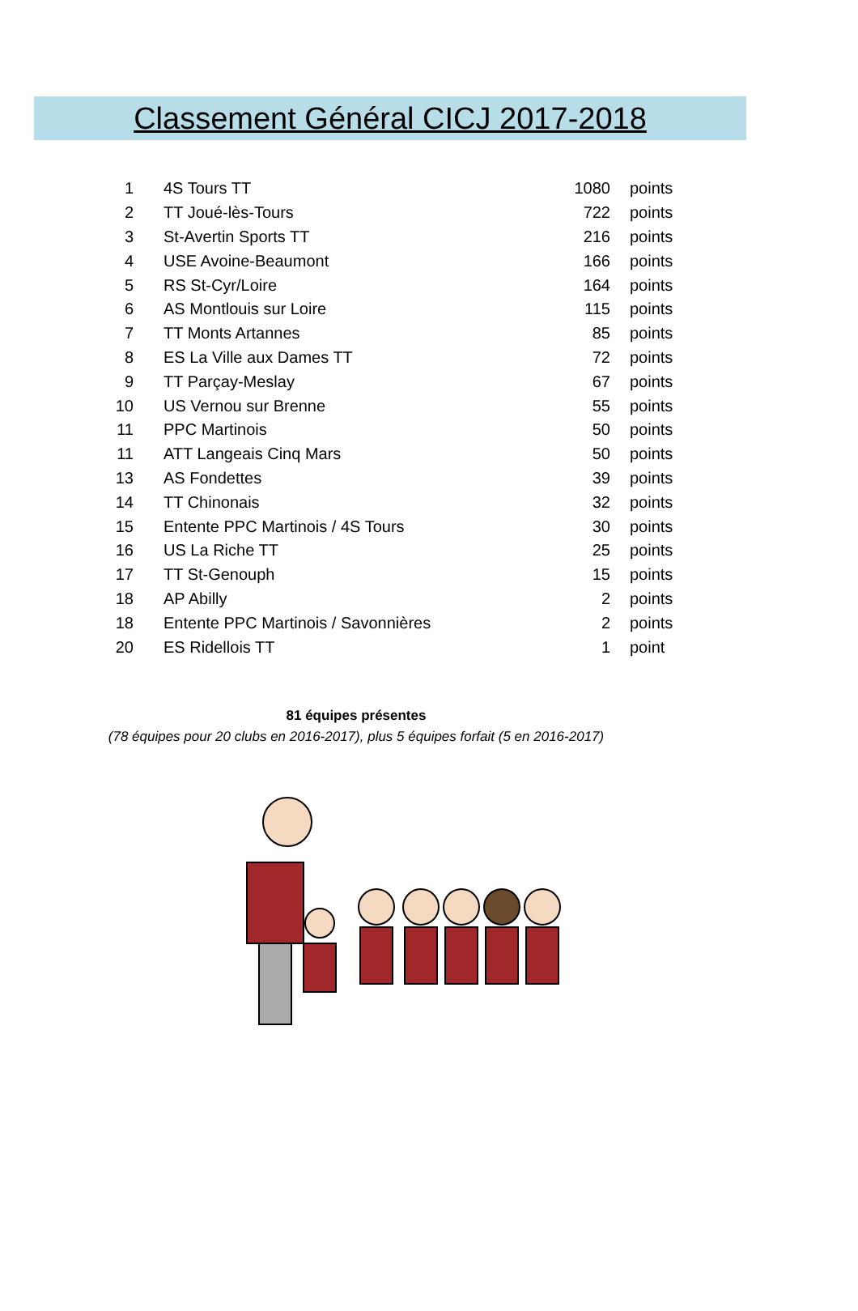Classement Général CICJ 2017-2018
| 1 | 4S Tours TT | 1080 | points |
| 2 | TT Joué-lès-Tours | 722 | points |
| 3 | St-Avertin Sports TT | 216 | points |
| 4 | USE Avoine-Beaumont | 166 | points |
| 5 | RS St-Cyr/Loire | 164 | points |
| 6 | AS Montlouis sur Loire | 115 | points |
| 7 | TT Monts Artannes | 85 | points |
| 8 | ES La Ville aux Dames TT | 72 | points |
| 9 | TT Parçay-Meslay | 67 | points |
| 10 | US Vernou sur Brenne | 55 | points |
| 11 | PPC Martinois | 50 | points |
| 11 | ATT Langeais Cinq Mars | 50 | points |
| 13 | AS Fondettes | 39 | points |
| 14 | TT Chinonais | 32 | points |
| 15 | Entente PPC Martinois / 4S Tours | 30 | points |
| 16 | US La Riche TT | 25 | points |
| 17 | TT St-Genouph | 15 | points |
| 18 | AP Abilly | 2 | points |
| 18 | Entente PPC Martinois / Savonnières | 2 | points |
| 20 | ES Ridellois TT | 1 | point |
81 équipes présentes
(78 équipes pour 20 clubs en 2016-2017), plus 5 équipes forfait (5 en 2016-2017)